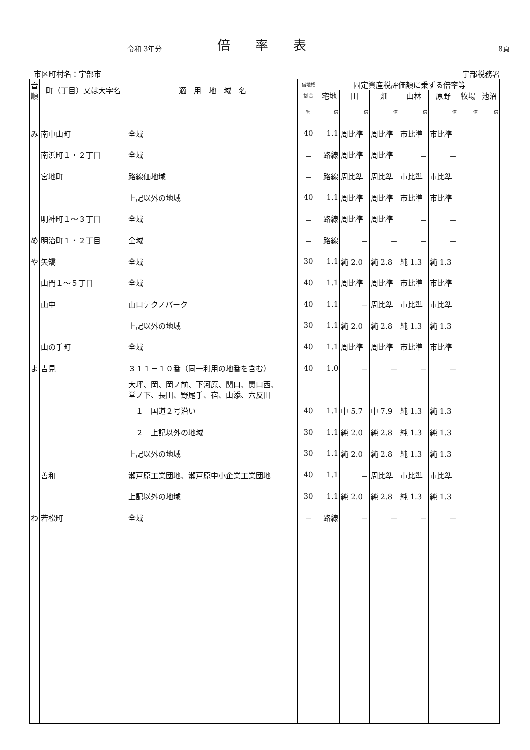令和 3年分 倍率表 8頁
市区町村名：宇部市 宇部税務署
| 音順 | 町（丁目）又は大字名 | 適 用 地 域 名 | 借地権 | 固定資産税評価額に乗ずる倍率等 | | | | | | |
| --- | --- | --- | --- | --- | --- | --- | --- | --- | --- | --- |
| | | | 割 合 | 宅地 | 田 | 畑 | 山林 | 原野 | 牧場 | 池沼 |
| | | | % | 倍 | 倍 | 倍 | 倍 | 倍 | 倍 | 倍 |
| み | 南中山町 | 全域 | 40 | 1.1 | 周比準 | 周比準 | 市比準 | 市比準 | | |
| | 南浜町１・２丁目 | 全域 | － | 路線 | 周比準 | 周比準 | － | － | | |
| | 宮地町 | 路線価地域 | － | 路線 | 周比準 | 周比準 | 市比準 | 市比準 | | |
| | | 上記以外の地域 | 40 | 1.1 | 周比準 | 周比準 | 市比準 | 市比準 | | |
| | 明神町１～３丁目 | 全域 | － | 路線 | 周比準 | 周比準 | － | － | | |
| め | 明治町１・２丁目 | 全域 | － | 路線 | － | － | － | － | | |
| や | 矢矯 | 全域 | 30 | 1.1 | 純 2.0 | 純 2.8 | 純 1.3 | 純 1.3 | | |
| | 山門１～５丁目 | 全域 | 40 | 1.1 | 周比準 | 周比準 | 市比準 | 市比準 | | |
| | 山中 | 山口テクノパーク | 40 | 1.1 | － | 周比準 | 市比準 | 市比準 | | |
| | | 上記以外の地域 | 30 | 1.1 | 純 2.0 | 純 2.8 | 純 1.3 | 純 1.3 | | |
| | 山の手町 | 全域 | 40 | 1.1 | 周比準 | 周比準 | 市比準 | 市比準 | | |
| よ | 吉見 | ３１１－１０番（同一利用の地番を含む） | 40 | 1.0 | － | － | － | － | | |
| | | 大坪、岡、岡ノ前、下河原、関口、関口西、 堂ノ下、長田、野尾手、宿、山添、六反田 | | | | | | | | |
| | | １ 国道２号沿い | 40 | 1.1 | 中 5.7 | 中 7.9 | 純 1.3 | 純 1.3 | | |
| | | ２ 上記以外の地域 | 30 | 1.1 | 純 2.0 | 純 2.8 | 純 1.3 | 純 1.3 | | |
| | | 上記以外の地域 | 30 | 1.1 | 純 2.0 | 純 2.8 | 純 1.3 | 純 1.3 | | |
| | 善和 | 瀬戸原工業団地、瀬戸原中小企業工業団地 | 40 | 1.1 | － | 周比準 | 市比準 | 市比準 | | |
| | | 上記以外の地域 | 30 | 1.1 | 純 2.0 | 純 2.8 | 純 1.3 | 純 1.3 | | |
| わ | 若松町 | 全域 | － | 路線 | － | － | － | － | | |